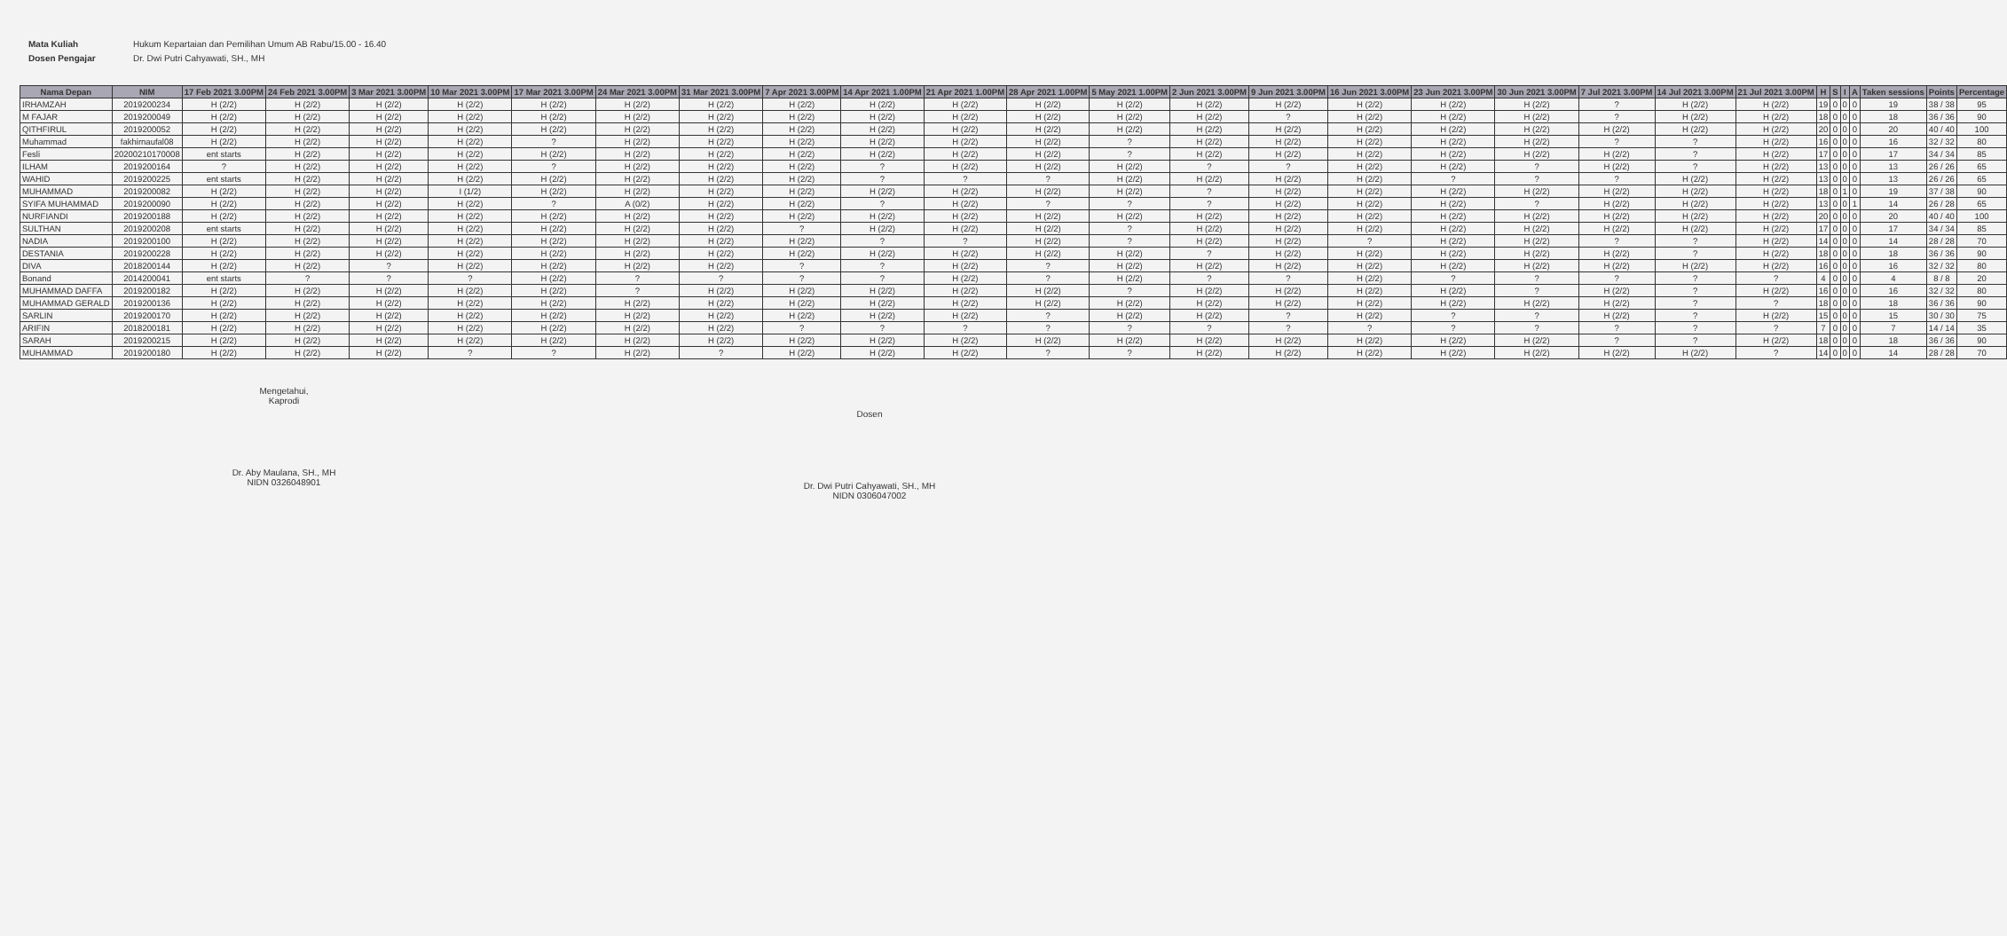Mata Kuliah Hukum Kepartaian dan Pemilihan Umum AB Rabu/15.00 - 16.40
Dosen Pengajar Dr. Dwi Putri Cahyawati, SH., MH
| Nama Depan | NIM | 17 Feb 2021 3.00PM | 24 Feb 2021 3.00PM | 3 Mar 2021 3.00PM | 10 Mar 2021 3.00PM | 17 Mar 2021 3.00PM | 24 Mar 2021 3.00PM | 31 Mar 2021 3.00PM | 7 Apr 2021 3.00PM | 14 Apr 2021 1.00PM | 21 Apr 2021 1.00PM | 28 Apr 2021 1.00PM | 5 May 2021 1.00PM | 2 Jun 2021 3.00PM | 9 Jun 2021 3.00PM | 16 Jun 2021 3.00PM | 23 Jun 2021 3.00PM | 30 Jun 2021 3.00PM | 7 Jul 2021 3.00PM | 14 Jul 2021 3.00PM | 21 Jul 2021 3.00PM | H | S | I | A | Taken sessions | Points | Percentage |
| --- | --- | --- | --- | --- | --- | --- | --- | --- | --- | --- | --- | --- | --- | --- | --- | --- | --- | --- | --- | --- | --- | --- | --- | --- | --- | --- | --- | --- |
| IRHAMZAH | 2019200234 | H (2/2) | H (2/2) | H (2/2) | H (2/2) | H (2/2) | H (2/2) | H (2/2) | H (2/2) | H (2/2) | H (2/2) | H (2/2) | H (2/2) | H (2/2) | H (2/2) | H (2/2) | H (2/2) | H (2/2) | ? | H (2/2) | H (2/2) | 19 | 0 | 0 | 0 | 19 | 38 / 38 | 95 |
| M FAJAR | 2019200049 | H (2/2) | H (2/2) | H (2/2) | H (2/2) | H (2/2) | H (2/2) | H (2/2) | H (2/2) | H (2/2) | H (2/2) | H (2/2) | H (2/2) | H (2/2) | ? | H (2/2) | H (2/2) | H (2/2) | ? | H (2/2) | H (2/2) | 18 | 0 | 0 | 0 | 18 | 36 / 36 | 90 |
| QITHFIRUL | 2019200052 | H (2/2) | H (2/2) | H (2/2) | H (2/2) | H (2/2) | H (2/2) | H (2/2) | H (2/2) | H (2/2) | H (2/2) | H (2/2) | H (2/2) | H (2/2) | H (2/2) | H (2/2) | H (2/2) | H (2/2) | H (2/2) | H (2/2) | H (2/2) | 20 | 0 | 0 | 0 | 20 | 40 / 40 | 100 |
| Muhammad | fakhirnaufal08 | H (2/2) | H (2/2) | H (2/2) | H (2/2) | ? | H (2/2) | H (2/2) | H (2/2) | H (2/2) | H (2/2) | H (2/2) | ? | H (2/2) | H (2/2) | H (2/2) | H (2/2) | H (2/2) | ? | ? | H (2/2) | 16 | 0 | 0 | 0 | 16 | 32 / 32 | 80 |
| Fesli | 20200210170008 | ent starts | H (2/2) | H (2/2) | H (2/2) | H (2/2) | H (2/2) | H (2/2) | H (2/2) | H (2/2) | H (2/2) | H (2/2) | ? | H (2/2) | H (2/2) | H (2/2) | H (2/2) | H (2/2) | H (2/2) | ? | H (2/2) | 17 | 0 | 0 | 0 | 17 | 34 / 34 | 85 |
| ILHAM | 2019200164 | ? | H (2/2) | H (2/2) | H (2/2) | ? | H (2/2) | H (2/2) | H (2/2) | ? | H (2/2) | H (2/2) | H (2/2) | ? | ? | H (2/2) | H (2/2) | ? | H (2/2) | ? | H (2/2) | 13 | 0 | 0 | 0 | 13 | 26 / 26 | 65 |
| WAHID | 2019200225 | ent starts | H (2/2) | H (2/2) | H (2/2) | H (2/2) | H (2/2) | H (2/2) | H (2/2) | ? | ? | ? | H (2/2) | H (2/2) | H (2/2) | H (2/2) | ? | ? | ? | H (2/2) | H (2/2) | 13 | 0 | 0 | 0 | 13 | 26 / 26 | 65 |
| MUHAMMAD | 2019200082 | H (2/2) | H (2/2) | H (2/2) | I (1/2) | H (2/2) | H (2/2) | H (2/2) | H (2/2) | H (2/2) | H (2/2) | H (2/2) | H (2/2) | ? | H (2/2) | H (2/2) | H (2/2) | H (2/2) | H (2/2) | H (2/2) | H (2/2) | 18 | 0 | 1 | 0 | 19 | 37 / 38 | 90 |
| SYIFA MUHAMMAD | 2019200090 | H (2/2) | H (2/2) | H (2/2) | H (2/2) | ? | A (0/2) | H (2/2) | H (2/2) | ? | H (2/2) | ? | ? | ? | H (2/2) | H (2/2) | H (2/2) | ? | H (2/2) | H (2/2) | H (2/2) | 13 | 0 | 0 | 1 | 14 | 26 / 28 | 65 |
| NURFIANDI | 2019200188 | H (2/2) | H (2/2) | H (2/2) | H (2/2) | H (2/2) | H (2/2) | H (2/2) | H (2/2) | H (2/2) | H (2/2) | H (2/2) | H (2/2) | H (2/2) | H (2/2) | H (2/2) | H (2/2) | H (2/2) | H (2/2) | H (2/2) | H (2/2) | 20 | 0 | 0 | 0 | 20 | 40 / 40 | 100 |
| SULTHAN | 2019200208 | ent starts | H (2/2) | H (2/2) | H (2/2) | H (2/2) | H (2/2) | H (2/2) | ? | H (2/2) | H (2/2) | H (2/2) | ? | H (2/2) | H (2/2) | H (2/2) | H (2/2) | H (2/2) | H (2/2) | H (2/2) | H (2/2) | 17 | 0 | 0 | 0 | 17 | 34 / 34 | 85 |
| NADIA | 2019200100 | H (2/2) | H (2/2) | H (2/2) | H (2/2) | H (2/2) | H (2/2) | H (2/2) | H (2/2) | ? | ? | H (2/2) | ? | H (2/2) | H (2/2) | ? | H (2/2) | H (2/2) | ? | ? | H (2/2) | 14 | 0 | 0 | 0 | 14 | 28 / 28 | 70 |
| DESTANIA | 2019200228 | H (2/2) | H (2/2) | H (2/2) | H (2/2) | H (2/2) | H (2/2) | H (2/2) | H (2/2) | H (2/2) | H (2/2) | H (2/2) | H (2/2) | ? | H (2/2) | H (2/2) | H (2/2) | H (2/2) | H (2/2) | ? | H (2/2) | 18 | 0 | 0 | 0 | 18 | 36 / 36 | 90 |
| DIVA | 2018200144 | H (2/2) | H (2/2) | ? | H (2/2) | H (2/2) | H (2/2) | H (2/2) | ? | ? | H (2/2) | ? | H (2/2) | H (2/2) | H (2/2) | H (2/2) | H (2/2) | H (2/2) | H (2/2) | H (2/2) | H (2/2) | 16 | 0 | 0 | 0 | 16 | 32 / 32 | 80 |
| Bonand | 2014200041 | ent starts | ? | ? | ? | H (2/2) | ? | ? | ? | ? | H (2/2) | ? | H (2/2) | ? | ? | H (2/2) | ? | ? | ? | ? | ? | 4 | 0 | 0 | 0 | 4 | 8 / 8 | 20 |
| MUHAMMAD DAFFA | 2019200182 | H (2/2) | H (2/2) | H (2/2) | H (2/2) | H (2/2) | ? | H (2/2) | H (2/2) | H (2/2) | H (2/2) | H (2/2) | ? | H (2/2) | H (2/2) | H (2/2) | H (2/2) | ? | H (2/2) | ? | H (2/2) | 16 | 0 | 0 | 0 | 16 | 32 / 32 | 80 |
| MUHAMMAD GERALD | 2019200136 | H (2/2) | H (2/2) | H (2/2) | H (2/2) | H (2/2) | H (2/2) | H (2/2) | H (2/2) | H (2/2) | H (2/2) | H (2/2) | H (2/2) | H (2/2) | H (2/2) | H (2/2) | H (2/2) | H (2/2) | H (2/2) | ? | ? | 18 | 0 | 0 | 0 | 18 | 36 / 36 | 90 |
| SARLIN | 2019200170 | H (2/2) | H (2/2) | H (2/2) | H (2/2) | H (2/2) | H (2/2) | H (2/2) | H (2/2) | H (2/2) | H (2/2) | ? | H (2/2) | H (2/2) | ? | H (2/2) | ? | ? | H (2/2) | ? | H (2/2) | 15 | 0 | 0 | 0 | 15 | 30 / 30 | 75 |
| ARIFIN | 2018200181 | H (2/2) | H (2/2) | H (2/2) | H (2/2) | H (2/2) | H (2/2) | H (2/2) | ? | ? | ? | ? | ? | ? | ? | ? | ? | ? | ? | ? | ? | 7 | 0 | 0 | 0 | 7 | 14 / 14 | 35 |
| SARAH | 2019200215 | H (2/2) | H (2/2) | H (2/2) | H (2/2) | H (2/2) | H (2/2) | H (2/2) | H (2/2) | H (2/2) | H (2/2) | H (2/2) | H (2/2) | H (2/2) | H (2/2) | H (2/2) | H (2/2) | H (2/2) | ? | ? | H (2/2) | 18 | 0 | 0 | 0 | 18 | 36 / 36 | 90 |
| MUHAMMAD | 2019200180 | H (2/2) | H (2/2) | H (2/2) | ? | ? | H (2/2) | ? | H (2/2) | H (2/2) | H (2/2) | ? | ? | H (2/2) | H (2/2) | H (2/2) | H (2/2) | H (2/2) | H (2/2) | H (2/2) | ? | 14 | 0 | 0 | 0 | 14 | 28 / 28 | 70 |
Mengetahui,
Kaprodi
Dr. Aby Maulana, SH., MH
NIDN 0326048901
Dosen
Dr. Dwi Putri Cahyawati, SH., MH
NIDN 0306047002